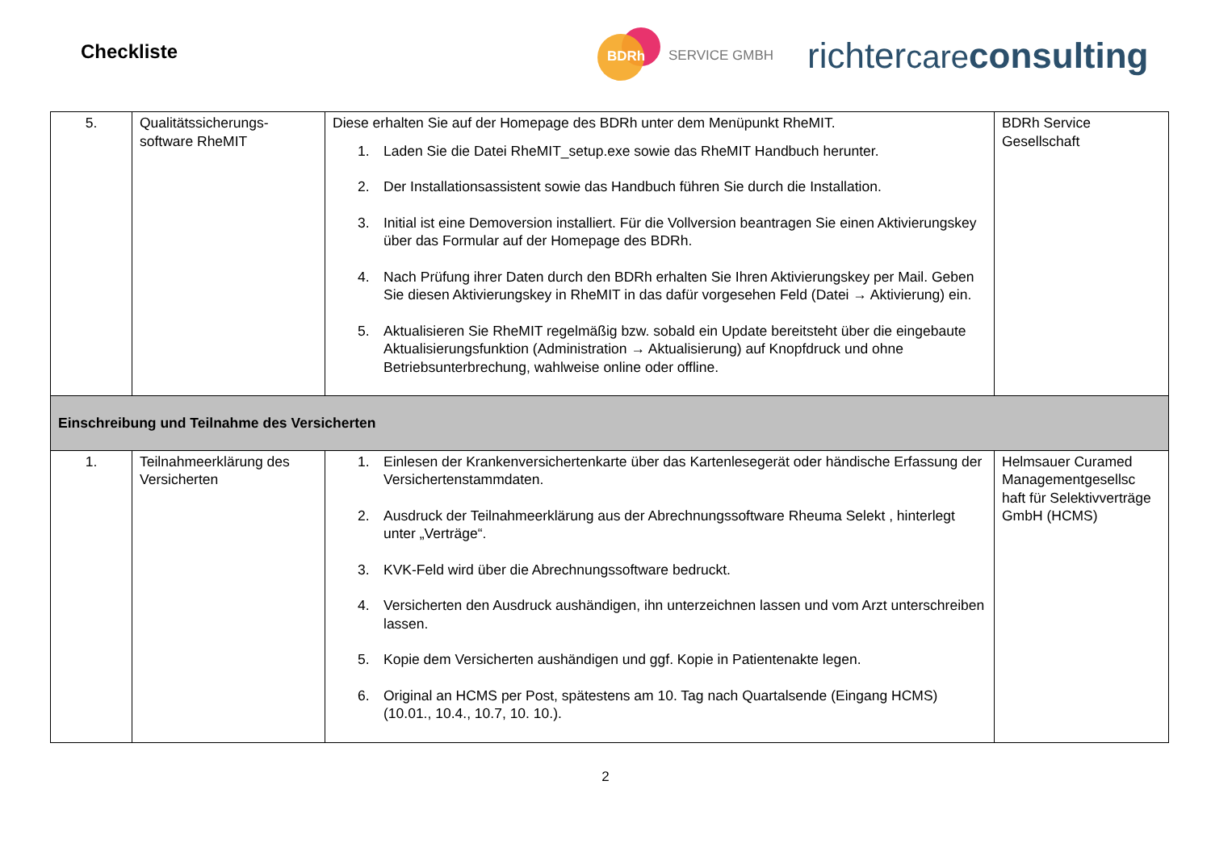Checkliste
BDRh
SERVICE GMBH
richtercare consulting
| 5. | Qualitätssicherungs-software RheMIT | Diese erhalten Sie auf der Homepage des BDRh unter dem Menüpunkt RheMIT. 1. Laden Sie die Datei RheMIT_setup.exe sowie das RheMIT Handbuch herunter. 2. Der Installationsassistent sowie das Handbuch führen Sie durch die Installation. 3. Initial ist eine Demoversion installiert. Für die Vollversion beantragen Sie einen Aktivierungskey über das Formular auf der Homepage des BDRh. 4. Nach Prüfung ihrer Daten durch den BDRh erhalten Sie Ihren Aktivierungskey per Mail. Geben Sie diesen Aktivierungskey in RheMIT in das dafür vorgesehen Feld (Datei → Aktivierung) ein. 5. Aktualisieren Sie RheMIT regelmäßig bzw. sobald ein Update bereitsteht über die eingebaute Aktualisierungsfunktion (Administration → Aktualisierung) auf Knopfdruck und ohne Betriebsunterbrechung, wahlweise online oder offline. | BDRh Service Gesellschaft |
| Einschreibung und Teilnahme des Versicherten | | | |
| 1. | Teilnahmeerklärung des Versicherten | 1. Einlesen der Krankenversichertenkarte über das Kartenlesegerät oder händische Erfassung der Versichertenstammdaten. 2. Ausdruck der Teilnahmeerklärung aus der Abrechnungssoftware Rheuma Selekt , hinterlegt unter „Verträge“. 3. KVK-Feld wird über die Abrechnungssoftware bedruckt. 4. Versicherten den Ausdruck aushändigen, ihn unterzeichnen lassen und vom Arzt unterschreiben lassen. 5. Kopie dem Versicherten aushändigen und ggf. Kopie in Patientenakte legen. 6. Original an HCMS per Post, spätestens am 10. Tag nach Quartalsende (Eingang HCMS) (10.01., 10.4., 10.7, 10. 10.). | Helmsauer Curamed Managementgesellsc haft für Selektivverträge GmbH (HCMS) |
2